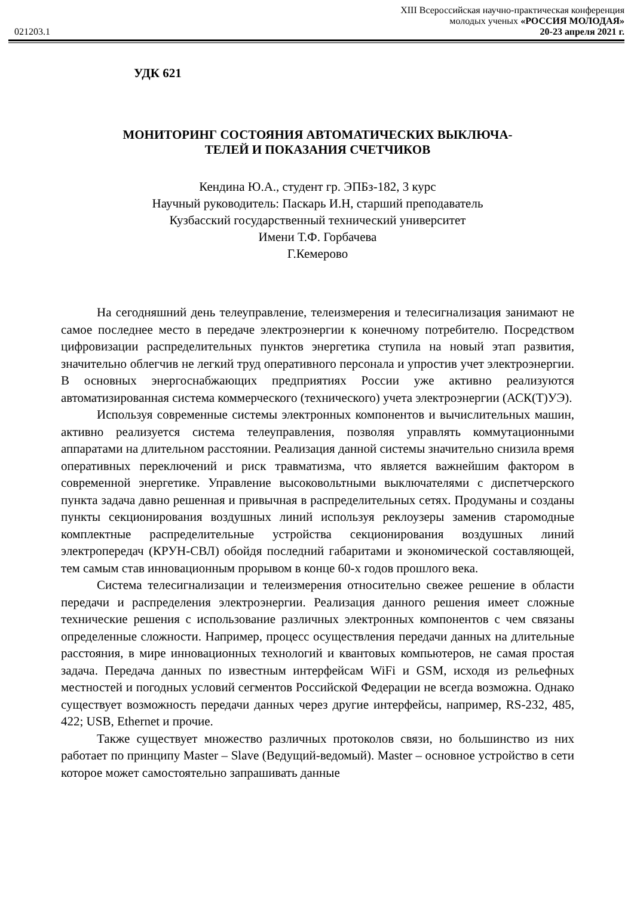021203.1
XIII Всероссийская научно-практическая конференция
молодых ученых «РОССИЯ МОЛОДАЯ»
20-23 апреля 2021 г.
УДК 621
МОНИТОРИНГ СОСТОЯНИЯ АВТОМАТИЧЕСКИХ ВЫКЛЮЧА-
ТЕЛЕЙ И ПОКАЗАНИЯ СЧЕТЧИКОВ
Кендина Ю.А., студент гр. ЭПБз-182, 3 курс
Научный руководитель: Паскарь И.Н, старший преподаватель
Кузбасский государственный технический университет
Имени Т.Ф. Горбачева
Г.Кемерово
На сегодняшний день телеуправление, телеизмерения и телесигнализация занимают не самое последнее место в передаче электроэнергии к конечному потребителю. Посредством цифровизации распределительных пунктов энергетика ступила на новый этап развития, значительно облегчив не легкий труд оперативного персонала и упростив учет электроэнергии. В основных энергоснабжающих предприятиях России уже активно реализуются автоматизированная система коммерческого (технического) учета электроэнергии (АСК(Т)УЭ).
Используя современные системы электронных компонентов и вычислительных машин, активно реализуется система телеуправления, позволяя управлять коммутационными аппаратами на длительном расстоянии. Реализация данной системы значительно снизила время оперативных переключений и риск травматизма, что является важнейшим фактором в современной энергетике. Управление высоковольтными выключателями с диспетчерского пункта задача давно решенная и привычная в распределительных сетях. Продуманы и созданы пункты секционирования воздушных линий используя реклоузеры заменив старомодные комплектные распределительные устройства секционирования воздушных линий электропередач (КРУН-СВЛ) обойдя последний габаритами и экономической составляющей, тем самым став инновационным прорывом в конце 60-х годов прошлого века.
Система телесигнализации и телеизмерения относительно свежее решение в области передачи и распределения электроэнергии. Реализация данного решения имеет сложные технические решения с использование различных электронных компонентов с чем связаны определенные сложности. Например, процесс осуществления передачи данных на длительные расстояния, в мире инновационных технологий и квантовых компьютеров, не самая простая задача. Передача данных по известным интерфейсам WiFi и GSM, исходя из рельефных местностей и погодных условий сегментов Российской Федерации не всегда возможна. Однако существует возможность передачи данных через другие интерфейсы, например, RS-232, 485, 422; USB, Ethernet и прочие.
Также существует множество различных протоколов связи, но большинство из них работает по принципу Master – Slave (Ведущий-ведомый). Master – основное устройство в сети которое может самостоятельно запрашивать данные